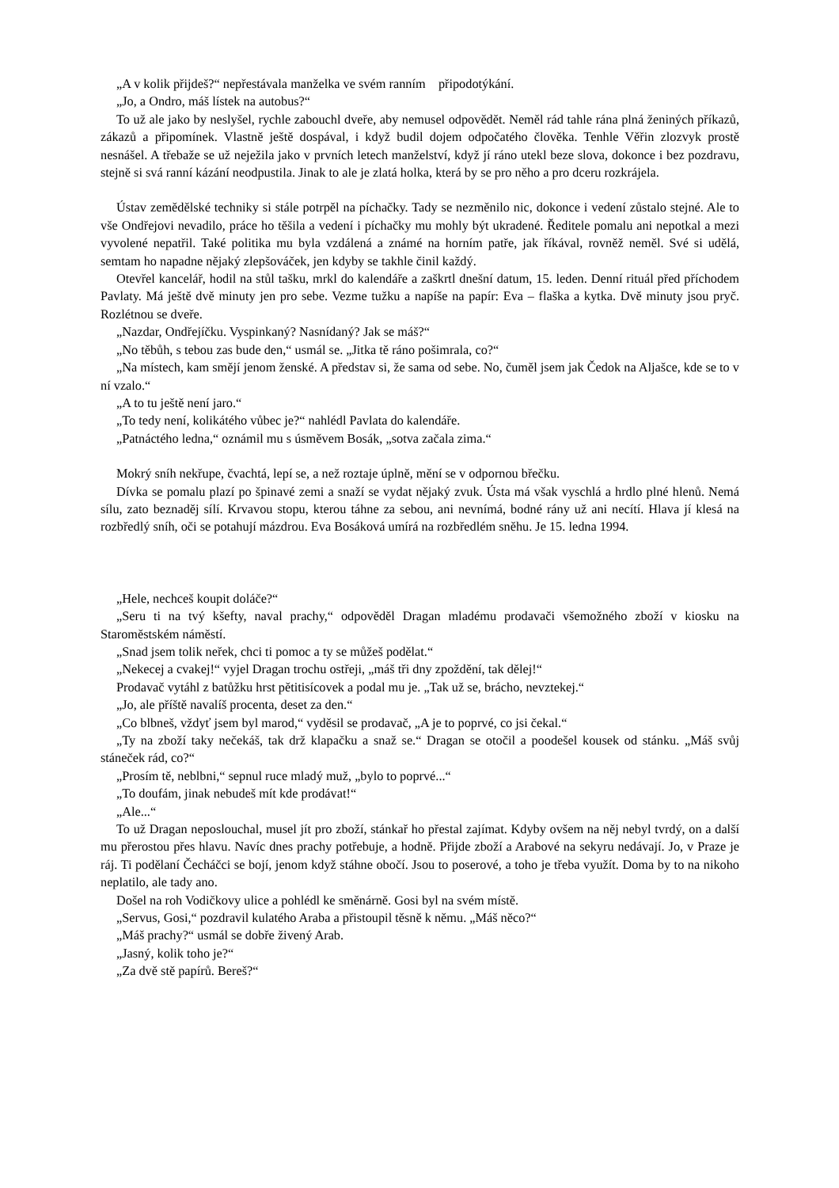„A v kolik přijdeš?“ nepřestávala manželka ve svém ranním připodotýkání.
„Jo, a Ondro, máš lístek na autobus?“
To už ale jako by neslyšel, rychle zabouchl dveře, aby nemusel odpovědět. Neměl rád tahle rána plná ženiných příkazů, zákazů a připomínek. Vlastně ještě dospával, i když budil dojem odpočatého člověka. Tenhle Věřin zlozvyk prostě nesnášel. A třebaže se už neježila jako v prvních letech manželství, když jí ráno utekl beze slova, dokonce i bez pozdravu, stejně si svá ranní kázání neodpustila. Jinak to ale je zlatá holka, která by se pro něho a pro dceru rozkrájela.
Ústav zemědělské techniky si stále potrpěl na píchačky. Tady se nezměnilo nic, dokonce i vedení zůstalo stejné. Ale to vše Ondřejovi nevadilo, práce ho těšila a vedení i píchačky mu mohly být ukradené. Ředitele pomalu ani nepotkal a mezi vyvolené nepatřil. Také politika mu byla vzdálená a známé na horním patře, jak říkával, rovněž neměl. Své si udělá, semtam ho napadne nějaký zlepšováček, jen kdyby se takhle činil každý.
Otevřel kancelář, hodil na stůl tašku, mrkl do kalendáře a zaškrtl dnešní datum, 15. leden. Denní rituál před příchodem Pavlaty. Má ještě dvě minuty jen pro sebe. Vezme tužku a napíše na papír: Eva – flaška a kytka. Dvě minuty jsou pryč. Rozlétnou se dveře.
„Nazdar, Ondřejíčku. Vyspinkaný? Nasnídaný? Jak se máš?“
„No těbůh, s tebou zas bude den,“ usmál se. „Jitka tě ráno pošimrala, co?“
„Na místech, kam smějí jenom ženské. A představ si, že sama od sebe. No, čuměl jsem jak Čedok na Aljašce, kde se to v ní vzalo.“
„A to tu ještě není jaro.“
„To tedy není, kolikátého vůbec je?“ nahlédl Pavlata do kalendáře.
„Patnáctého ledna,“ oznámil mu s úsměvem Bosák, „sotva začala zima.“
Mokrý sníh nekřupe, čvachtá, lepí se, a než roztaje úplně, mění se v odpornou břečku.
Dívka se pomalu plazí po špinavé zemi a snaží se vydat nějaký zvuk. Ústa má však vyschlá a hrdlo plné hlenů. Nemá sílu, zato beznaděj sílí. Krvavou stopu, kterou táhne za sebou, ani nevnímá, bodné rány už ani necítí. Hlava jí klesá na rozbředlý sníh, oči se potahují mázdrou. Eva Bosáková umírá na rozbředlém sněhu. Je 15. ledna 1994.
„Hele, nechceš koupit doláče?“
„Seru ti na tvý kšefty, naval prachy,“ odpověděl Dragan mladému prodavači všemožného zboží v kiosku na Staroměstském náměstí.
„Snad jsem tolik neřek, chci ti pomoc a ty se můžeš podělat.“
„Nekecej a cvakej!“ vyjel Dragan trochu ostřeji, „máš tři dny zpoždění, tak dělej!“
Prodavač vytáhl z batůžku hrst pětitisícovek a podal mu je. „Tak už se, brácho, nevztekej.“
„Jo, ale příště navalíš procenta, deset za den.“
„Co blbneš, vždyť jsem byl marod,“ vyděsil se prodavač, „A je to poprvé, co jsi čekal.“
„Ty na zboží taky nečekáš, tak drž klapačku a snaž se.“ Dragan se otočil a poodešel kousek od stánku. „Máš svůj stáneček rád, co?“
„Prosím tě, neblbni,“ sepnul ruce mladý muž, „bylo to poprvé...“
„To doufám, jinak nebudeš mít kde prodávat!“
„Ale...“
To už Dragan neposlouchal, musel jít pro zboží, stánkař ho přestal zajímat. Kdyby ovšem na něj nebyl tvrdý, on a další mu přerostou přes hlavu. Navíc dnes prachy potřebuje, a hodně. Přijde zboží a Arabové na sekyru nedávají. Jo, v Praze je ráj. Ti podělaní Čecháčci se bojí, jenom když stáhne obočí. Jsou to poserové, a toho je třeba využít. Doma by to na nikoho neplatilo, ale tady ano.
Došel na roh Vodičkovy ulice a pohlédl ke směnárně. Gosi byl na svém místě.
„Servus, Gosi,“ pozdravil kulatého Araba a přistoupil těsně k němu. „Máš něco?“
„Máš prachy?“ usmál se dobře živený Arab.
„Jasný, kolik toho je?“
„Za dvě stě papírů. Bereš?“